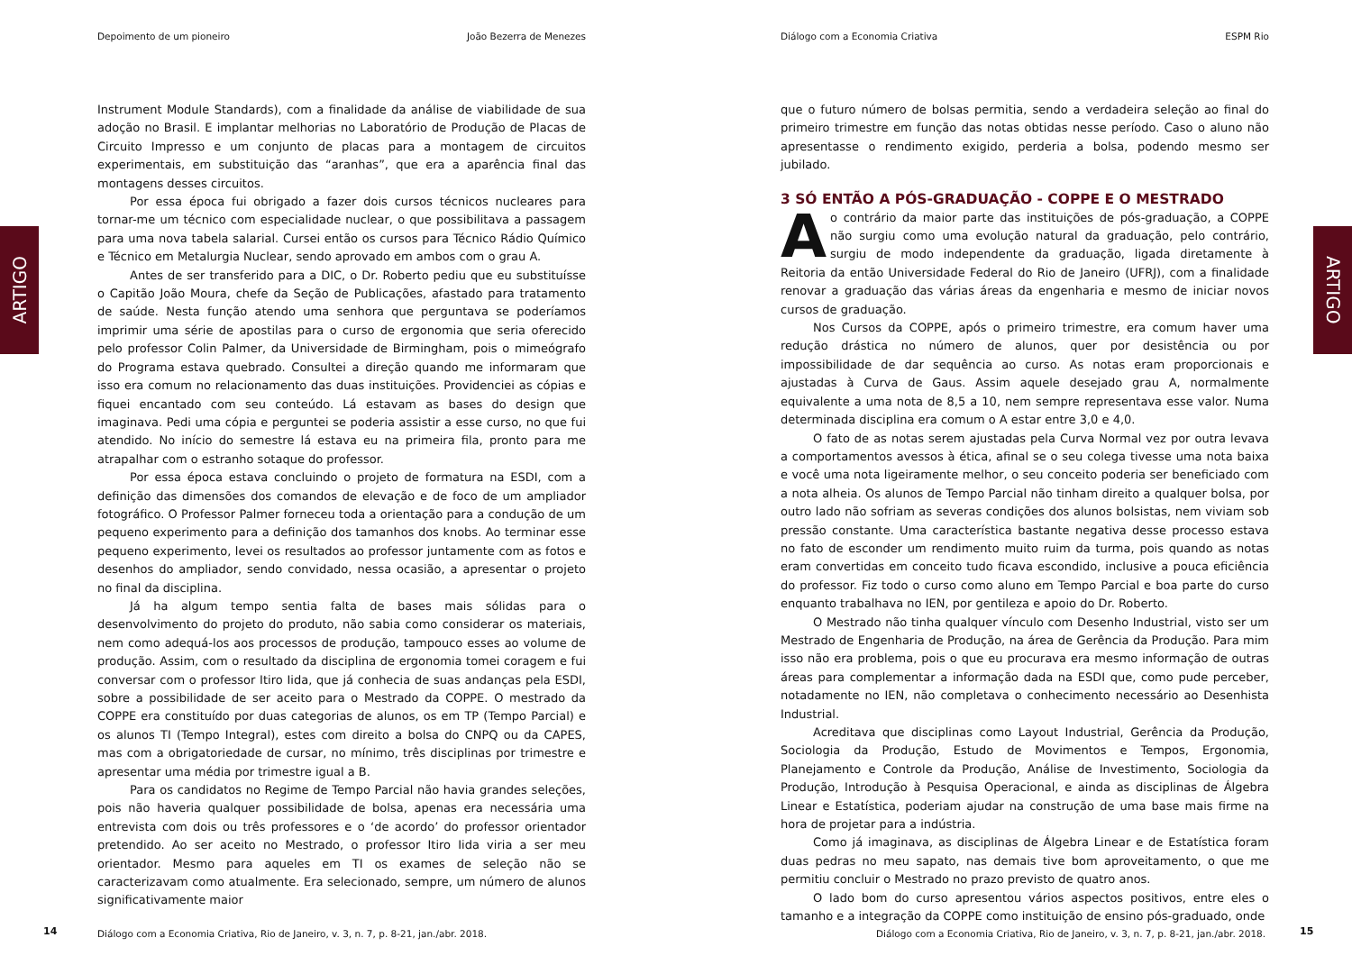Depoimento de um pioneiro João Bezerra de Menezes
ARTIGO
Instrument Module Standards), com a finalidade da análise de viabilidade de sua adoção no Brasil. E implantar melhorias no Laboratório de Produção de Placas de Circuito Impresso e um conjunto de placas para a montagem de circuitos experimentais, em substituição das “aranhas”, que era a aparência final das montagens desses circuitos.
Por essa época fui obrigado a fazer dois cursos técnicos nucleares para tornar-me um técnico com especialidade nuclear, o que possibilitava a passagem para uma nova tabela salarial. Cursei então os cursos para Técnico Rádio Químico e Técnico em Metalurgia Nuclear, sendo aprovado em ambos com o grau A.
Antes de ser transferido para a DIC, o Dr. Roberto pediu que eu substituísse o Capitão João Moura, chefe da Seção de Publicações, afastado para tratamento de saúde. Nesta função atendo uma senhora que perguntava se poderíamos imprimir uma série de apostilas para o curso de ergonomia que seria oferecido pelo professor Colin Palmer, da Universidade de Birmingham, pois o mimeógrafo do Programa estava quebrado. Consultei a direção quando me informaram que isso era comum no relacionamento das duas instituições. Providenciei as cópias e fiquei encantado com seu conteúdo. Lá estavam as bases do design que imaginava. Pedi uma cópia e perguntei se poderia assistir a esse curso, no que fui atendido. No início do semestre lá estava eu na primeira fila, pronto para me atrapalhar com o estranho sotaque do professor.
Por essa época estava concluindo o projeto de formatura na ESDI, com a definição das dimensões dos comandos de elevação e de foco de um ampliador fotográfico. O Professor Palmer forneceu toda a orientação para a condução de um pequeno experimento para a definição dos tamanhos dos knobs. Ao terminar esse pequeno experimento, levei os resultados ao professor juntamente com as fotos e desenhos do ampliador, sendo convidado, nessa ocasião, a apresentar o projeto no final da disciplina.
Já ha algum tempo sentia falta de bases mais sólidas para o desenvolvimento do projeto do produto, não sabia como considerar os materiais, nem como adequá-los aos processos de produção, tampouco esses ao volume de produção. Assim, com o resultado da disciplina de ergonomia tomei coragem e fui conversar com o professor Itiro Iida, que já conhecia de suas andanças pela ESDI, sobre a possibilidade de ser aceito para o Mestrado da COPPE. O mestrado da COPPE era constituído por duas categorias de alunos, os em TP (Tempo Parcial) e os alunos TI (Tempo Integral), estes com direito a bolsa do CNPQ ou da CAPES, mas com a obrigatoriedade de cursar, no mínimo, três disciplinas por trimestre e apresentar uma média por trimestre igual a B.
Para os candidatos no Regime de Tempo Parcial não havia grandes seleções, pois não haveria qualquer possibilidade de bolsa, apenas era necessária uma entrevista com dois ou três professores e o ‘de acordo’ do professor orientador pretendido. Ao ser aceito no Mestrado, o professor Itiro Iida viria a ser meu orientador. Mesmo para aqueles em TI os exames de seleção não se caracterizavam como atualmente. Era selecionado, sempre, um número de alunos significativamente maior
14
Diálogo com a Economia Criativa, Rio de Janeiro, v. 3, n. 7, p. 8-21, jan./abr. 2018.
Diálogo com a Economia Criativa ESPM Rio
ARTIGO
que o futuro número de bolsas permitia, sendo a verdadeira seleção ao final do primeiro trimestre em função das notas obtidas nesse período. Caso o aluno não apresentasse o rendimento exigido, perderia a bolsa, podendo mesmo ser jubilado.
3 SÓ ENTÃO A PÓS-GRADUAÇÃO - COPPE E O MESTRADO
Ao contrário da maior parte das instituições de pós-graduação, a COPPE não surgiu como uma evolução natural da graduação, pelo contrário, surgiu de modo independente da graduação, ligada diretamente à Reitoria da então Universidade Federal do Rio de Janeiro (UFRJ), com a finalidade renovar a graduação das várias áreas da engenharia e mesmo de iniciar novos cursos de graduação.
Nos Cursos da COPPE, após o primeiro trimestre, era comum haver uma redução drástica no número de alunos, quer por desistência ou por impossibilidade de dar sequência ao curso. As notas eram proporcionais e ajustadas à Curva de Gaus. Assim aquele desejado grau A, normalmente equivalente a uma nota de 8,5 a 10, nem sempre representava esse valor. Numa determinada disciplina era comum o A estar entre 3,0 e 4,0.
O fato de as notas serem ajustadas pela Curva Normal vez por outra levava a comportamentos avessos à ética, afinal se o seu colega tivesse uma nota baixa e você uma nota ligeiramente melhor, o seu conceito poderia ser beneficiado com a nota alheia. Os alunos de Tempo Parcial não tinham direito a qualquer bolsa, por outro lado não sofriam as severas condições dos alunos bolsistas, nem viviam sob pressão constante. Uma característica bastante negativa desse processo estava no fato de esconder um rendimento muito ruim da turma, pois quando as notas eram convertidas em conceito tudo ficava escondido, inclusive a pouca eficiência do professor. Fiz todo o curso como aluno em Tempo Parcial e boa parte do curso enquanto trabalhava no IEN, por gentileza e apoio do Dr. Roberto.
O Mestrado não tinha qualquer vínculo com Desenho Industrial, visto ser um Mestrado de Engenharia de Produção, na área de Gerência da Produção. Para mim isso não era problema, pois o que eu procurava era mesmo informação de outras áreas para complementar a informação dada na ESDI que, como pude perceber, notadamente no IEN, não completava o conhecimento necessário ao Desenhista Industrial.
Acreditava que disciplinas como Layout Industrial, Gerência da Produção, Sociologia da Produção, Estudo de Movimentos e Tempos, Ergonomia, Planejamento e Controle da Produção, Análise de Investimento, Sociologia da Produção, Introdução à Pesquisa Operacional, e ainda as disciplinas de Álgebra Linear e Estatística, poderiam ajudar na construção de uma base mais firme na hora de projetar para a indústria.
Como já imaginava, as disciplinas de Álgebra Linear e de Estatística foram duas pedras no meu sapato, nas demais tive bom aproveitamento, o que me permitiu concluir o Mestrado no prazo previsto de quatro anos.
O lado bom do curso apresentou vários aspectos positivos, entre eles o tamanho e a integração da COPPE como instituição de ensino pós-graduado, onde
Diálogo com a Economia Criativa, Rio de Janeiro, v. 3, n. 7, p. 8-21, jan./abr. 2018.
15